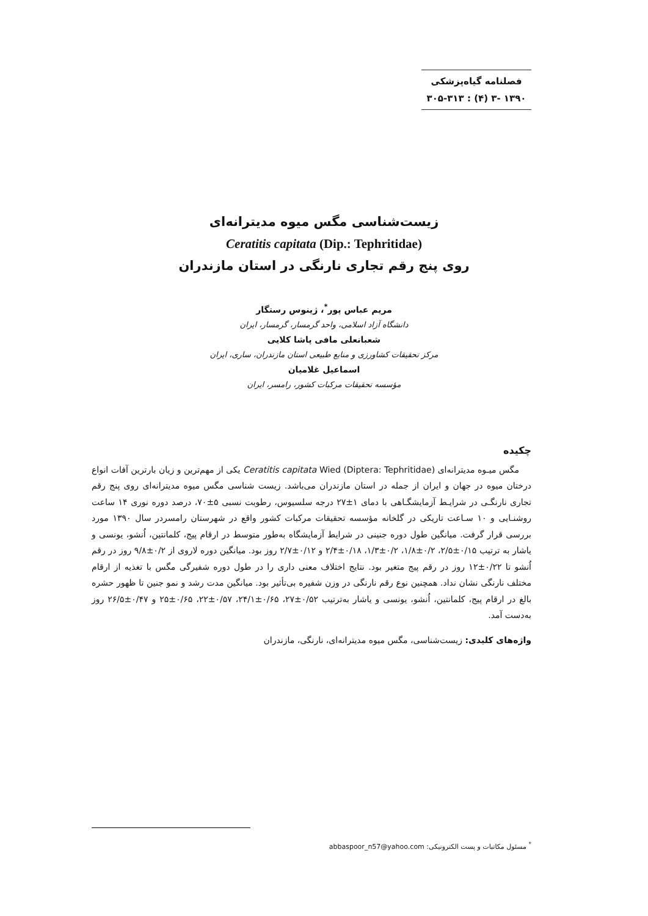فصلنامه گیاه‌پزشکی
۱۳۹۰ -۳ (۴) : ۳۰۵-۳۱۳
زیست‌شناسی مگس میوه مدیترانه‌ای
Ceratitis capitata (Dip.: Tephritidae)
روی پنج رقم تجاری نارنگی در استان مازندران
مریم عباس پور<sup>*</sup>، ژینوس رستگار
دانشگاه آزاد اسلامی، واحد گرمسار، گرمسار، ایران
شعبانعلی مافی پاشا کلایی
مرکز تحقیقات کشاورزی و منابع طبیعی استان مازندران، ساری، ایران
اسماعیل غلامیان
مؤسسه تحقیقات مرکبات کشور، رامسر، ایران
چکیده
مگس میـوه مدیترانه‌ای Ceratitis capitata Wied (Diptera: Tephritidae) یکی از مهم‌ترین و زیان بارترین آفات انواع درختان میوه در جهان و ایران از جمله در استان مازندران می‌باشد. زیست شناسی مگس میوه مدیترانه‌ای روی پنج رقم تجاری نارنگـی در شرایـط آزمایشگـاهی با دمای ۱±۲۷ درجه سلسیوس، رطوبت نسبی ۵±۷۰، درصد دوره نوری ۱۴ ساعت روشنـایی و ۱۰ سـاعت تاریکی در گلخانه مؤسسه تحقیقات مرکبات کشور واقع در شهرستان رامسردر سال ۱۳۹۰ مورد بررسی قرار گرفت. میانگین طول دوره جنینی در شرایط آزمایشگاه به‌طور متوسط در ارقام پیج، کلمانتین، اُنشو، یونسی و یاشار به ترتیب ۰/۱۵±۲/۵، ۰/۲±۱/۸، ۰/۲±۱/۳، ۰/۱۸±۲/۴ و ۰/۱۲±۲/۷ روز بود. میانگین دوره لاروی از ۰/۲±۹/۸ روز در رقم اُنشو تا ۰/۲۲±۱۲ روز در رقم پیج متغیر بود. نتایج اختلاف معنی داری را در طول دوره شفیرگی مگس با تغذیه از ارقام مختلف نارنگی نشان نداد. همچنین نوع رقم نارنگی در وزن شفیره بی‌تأثیر بود. میانگین مدت رشد و نمو جنین تا ظهور حشره بالغ در ارقام پیج، کلمانتین، اُنشو، یونسی و یاشار به‌ترتیب ۰/۵۲±۲۷، ۰/۶۵±۲۴/۱، ۰/۵۷±۲۲، ۰/۶۵±۲۵ و ۰/۴۷±۲۶/۵ روز به‌دست آمد.
واژه‌های کلیدی: زیست‌شناسی، مگس میوه مدیترانه‌ای، نارنگی، مازندران
<sup>*</sup> مسئول مکاتبات و پست الکترونیکی: abbaspoor_n57@yahoo.com